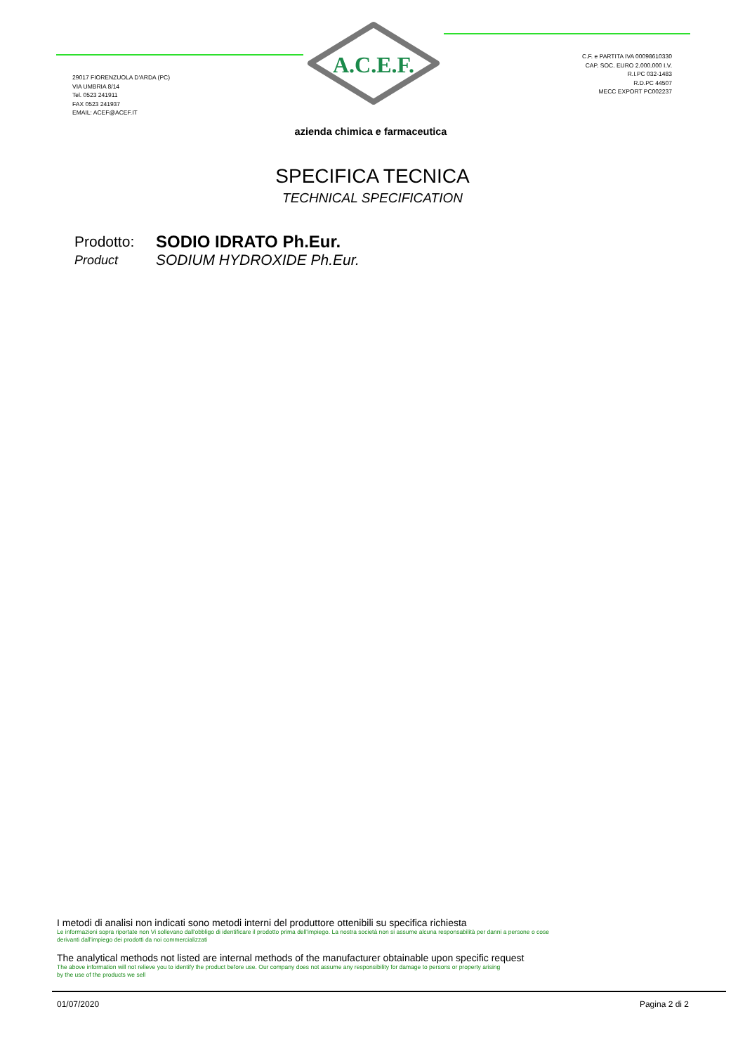29017 FIORENZUOLA D'ARDA (PC)
VIA UMBRIA 8/14
Tel. 0523 241911
FAX 0523 241937
EMAIL: ACEF@ACEF.IT
A.C.E.F.
C.F. e PARTITA IVA 00098610330
CAP. SOC. EURO 2.000.000 I.V.
R.I.PC 032-1483
R.D.PC 44507
MECC EXPORT PC002237
azienda chimica e farmaceutica
SPECIFICA TECNICA
TECHNICAL SPECIFICATION
Prodotto:
SODIO IDRATO Ph.Eur.
Product
SODIUM HYDROXIDE Ph.Eur.
I metodi di analisi non indicati sono metodi interni del produttore ottenibili su specifica richiesta
Le informazioni sopra riportate non Vi sollevano dall'obbligo di identificare il prodotto prima dell'impiego. La nostra società non si assume alcuna responsabilità per danni a persone o cose
derivanti dall'impiego dei prodotti da noi commercializzati
The analytical methods not listed are internal methods of the manufacturer obtainable upon specific request
The above information will not relieve you to identify the product before use. Our company does not assume any responsibility for damage to persons or property arising
by the use of the products we sell
01/07/2020 Pagina 2 di 2